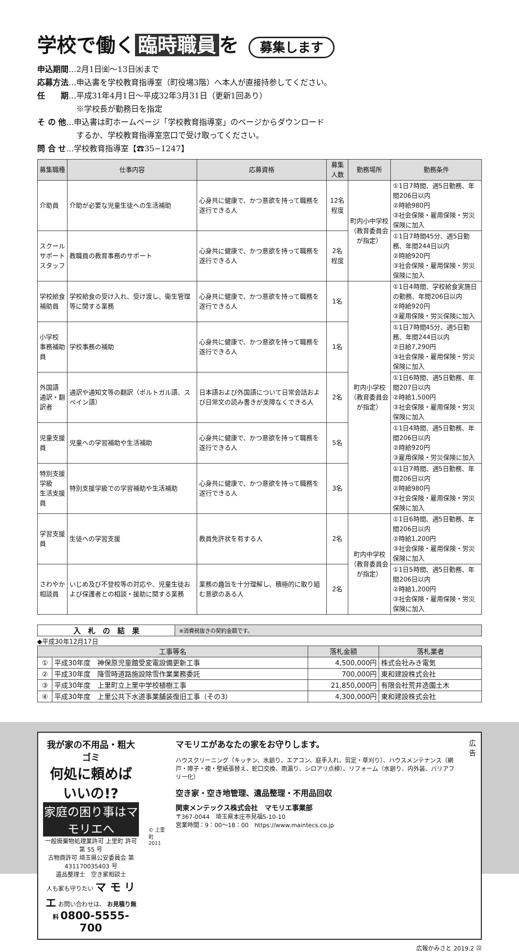学校で働く 臨時職員 を 募集します
申込期間…2月1日㈮～13日㈬まで
応募方法…申込書を学校教育指導室（町役場3階）へ本人が直接持参してください。
任　　期…平成31年4月1日～平成32年3月31日（更新1回あり）
　　　　　※学校長が勤務日を指定
そ の 他…申込書は町ホームページ「学校教育指導室」のページからダウンロード
　　　　　するか、学校教育指導室窓口で受け取ってください。
問 合 せ…学校教育指導室【☎35−1247】
| 募集職種 | 仕事内容 | 応募資格 | 募集人数 | 勤務場所 | 勤務条件 |
| --- | --- | --- | --- | --- | --- |
| 介助員 | 介助が必要な児童生徒への生活補助 | 心身共に健康で、かつ意欲を持って職務を遂行できる人 | 12名 程度 | 町内小中学校 （教育委員会が指定） | ①1日7時間、週5日勤務、年間206日以内 ②時給980円 ③社会保険・雇用保険・労災保険に加入 |
| スクール サポート スタッフ | 教職員の教育事務のサポート | 心身共に健康で、かつ意欲を持って職務を遂行できる人 | 2名 程度 | | ①1日7時間45分、週5日勤務、年間244日以内 ②時給920円 ③社会保険・雇用保険・労災保険に加入 |
| 学校給食 補助員 | 学校給食の受け入れ、受け渡し、衛生管理等に関する業務 | 心身共に健康で、かつ意欲を持って職務を遂行できる人 | 1名 | 町内小学校 （教育委員会が指定） | ①1日4時間、学校給食実施日の勤務、年間206日以内 ②時給920円 ③雇用保険・労災保険に加入 |
| 小学校 事務補助員 | 学校事務の補助 | 心身共に健康で、かつ意欲を持って職務を遂行できる人 | 1名 | | ①1日7時間45分、週5日勤務、年間244日以内 ②日給7,290円 ③社会保険・雇用保険・労災保険に加入 |
| 外国語 通訳・翻訳者 | 通訳や通知文等の翻訳（ポルトガル語、スペイン語） | 日本語および外国語について日常会話および日常文の読み書きが支障なくできる人 | 2名 | | ①1日6時間、週5日勤務、年間207日以内 ②時給1,500円 ③社会保険・雇用保険・労災保険に加入 |
| 児童支援員 | 児童への学習補助や生活補助 | 心身共に健康で、かつ意欲を持って職務を遂行できる人 | 5名 | | ①1日4時間、週5日勤務、年間206日以内 ②時給920円 ③雇用保険・労災保険に加入 |
| 特別支援学級 生活支援員 | 特別支援学級での学習補助や生活補助 | 心身共に健康で、かつ意欲を持って職務を遂行できる人 | 3名 | | ①1日7時間、週5日勤務、年間206日以内 ②時給980円 ③社会保険・雇用保険・労災保険に加入 |
| 学習支援員 | 生徒への学習支援 | 教員免許状を有する人 | 2名 | 町内中学校 （教育委員会が指定） | ①1日6時間、週5日勤務、年間206日以内 ②時給1,200円 ③社会保険・雇用保険・労災保険に加入 |
| さわやか 相談員 | いじめ及び不登校等の対応や、児童生徒および保護者との相談・援助に関する業務 | 業務の趣旨を十分理解し、積極的に取り組む意欲のある人 | 2名 | | ①1日5時間、週5日勤務、年間206日以内 ②時給1,200円 ③社会保険・雇用保険・労災保険に加入 |
入　札　の　結　果
※消費税抜きの契約金額です。
◆平成30年12月17日
| 工事等名 | | 落札金額 | 落札業者 |
| --- | --- | --- | --- |
| ① | 平成30年度 神保原児童館受変電設備更新工事 | 4,500,000円 | 株式会社みき電気 |
| ② | 平成30年度 降雪時道路施設除雪作業業務委託 | 700,000円 | 東和建設株式会社 |
| ③ | 平成30年度 上里町立上里中学校植樹工事 | 21,850,000円 | 有限会社荒井造園土木 |
| ④ | 平成30年度 上里公共下水道事業舗装復旧工事（その3） | 4,300,000円 | 東和建設株式会社 |
我が家の不用品・粗大ゴミ
何処に頼めばいいの!?
家庭の困り事はマモリエへ
一般廃棄物処理業許可 上里町 許可第 55 号
古物商許可 埼玉県公安委員会 第 431170035403 号
遺品整理士　空き家相談士
人も家も守りたい マ モ リ エ お問い合わせは、 お見積り無料 0800-5555-700
© 上里町 2011
マモリエがあなたの家をお守りします。
ハウスクリーニング（キッチン、水廻り、エアコン、庭手入れ、剪定・草刈り）、ハウスメンテナンス（網戸・障子・襖・壁紙張替え、蛇口交換、雨漏り、シロアリ点検）、リフォーム（水廻り、内外装、バリアフリー化）
空き家・空き地管理、遺品整理・不用品回収
関東メンテックス株式会社　マモリエ事業部
〒367-0044　埼玉県本庄市見福5-10-10
営業時間：9：00～18：00　https://www.maintecs.co.jp
広
告
広報かみさと 2019.2 ㉒